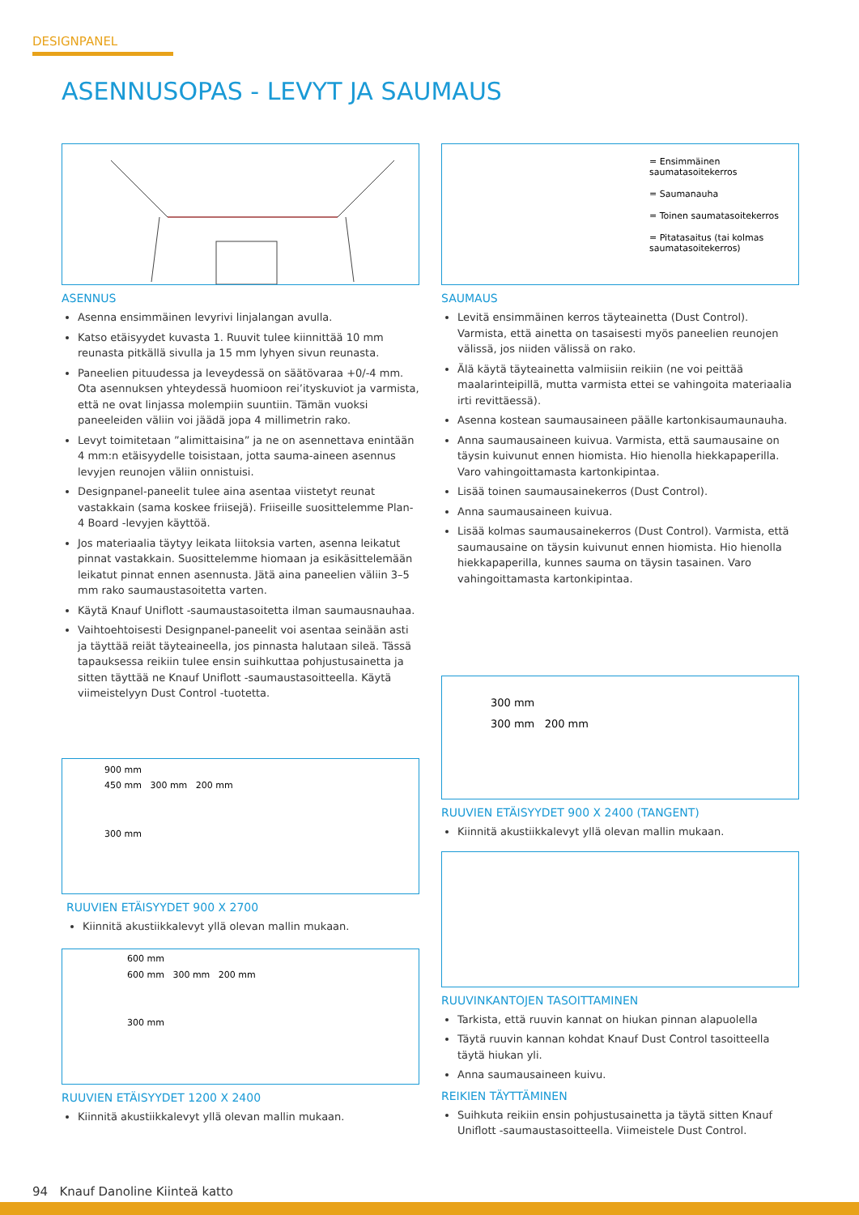DESIGNPANEL
ASENNUSOPAS - LEVYT JA SAUMAUS
ASENNUS
Asenna ensimmäinen levyrivi linjalangan avulla.
Katso etäisyydet kuvasta 1. Ruuvit tulee kiinnittää 10 mm reunasta pitkällä sivulla ja 15 mm lyhyen sivun reunasta.
Paneelien pituudessa ja leveydessä on säätövaraa +0/-4 mm. Ota asennuksen yhteydessä huomioon rei’ityskuviot ja varmista, että ne ovat linjassa molempiin suuntiin. Tämän vuoksi paneeleiden väliin voi jäädä jopa 4 millimetrin rako.
Levyt toimitetaan ”alimittaisina” ja ne on asennettava enintään 4 mm:n etäisyydelle toisistaan, jotta sauma-aineen asennus levyjen reunojen väliin onnistuisi.
Designpanel-paneelit tulee aina asentaa viistetyt reunat vastakkain (sama koskee friisejä). Friiseille suosittelemme Plan-4 Board -levyjen käyttöä.
Jos materiaalia täytyy leikata liitoksia varten, asenna leikatut pinnat vastakkain. Suosittelemme hiomaan ja esikäsittelemään leikatut pinnat ennen asennusta. Jätä aina paneelien väliin 3–5 mm rako saumaustasoitetta varten.
Käytä Knauf Uniflott -saumaustasoitetta ilman saumausnauhaa.
Vaihtoehtoisesti Designpanel-paneelit voi asentaa seinään asti ja täyttää reiät täyteaineella, jos pinnasta halutaan sileä. Tässä tapauksessa reikiin tulee ensin suihkuttaa pohjustusainetta ja sitten täyttää ne Knauf Uniflott -saumaustasoitteella. Käytä viimeistelyyn Dust Control -tuotetta.
900 mm
450 mm 300 mm 200 mm
300 mm
RUUVIEN ETÄISYYDET 900 X 2700
Kiinnitä akustiikkalevyt yllä olevan mallin mukaan.
600 mm
600 mm 300 mm 200 mm
300 mm
RUUVIEN ETÄISYYDET 1200 X 2400
Kiinnitä akustiikkalevyt yllä olevan mallin mukaan.
= Ensimmäinen saumatasoitekerros
= Saumanauha
= Toinen saumatasoitekerros
= Pitatasaitus (tai kolmas saumatasoitekerros)
SAUMAUS
Levitä ensimmäinen kerros täyteainetta (Dust Control). Varmista, että ainetta on tasaisesti myös paneelien reunojen välissä, jos niiden välissä on rako.
Älä käytä täyteainetta valmiisiin reikiin (ne voi peittää maalarinteipillä, mutta varmista ettei se vahingoita materiaalia irti revittäessä).
Asenna kostean saumausaineen päälle kartonkisaumaunauha.
Anna saumausaineen kuivua. Varmista, että saumausaine on täysin kuivunut ennen hiomista. Hio hienolla hiekkapaperilla. Varo vahingoittamasta kartonkipintaa.
Lisää toinen saumausainekerros (Dust Control).
Anna saumausaineen kuivua.
Lisää kolmas saumausainekerros (Dust Control). Varmista, että saumausaine on täysin kuivunut ennen hiomista. Hio hienolla hiekkapaperilla, kunnes sauma on täysin tasainen. Varo vahingoittamasta kartonkipintaa.
300 mm
300 mm 200 mm
RUUVIEN ETÄISYYDET 900 X 2400 (TANGENT)
Kiinnitä akustiikkalevyt yllä olevan mallin mukaan.
RUUVINKANTOJEN TASOITTAMINEN
Tarkista, että ruuvin kannat on hiukan pinnan alapuolella
Täytä ruuvin kannan kohdat Knauf Dust Control tasoitteella täytä hiukan yli.
Anna saumausaineen kuivu.
REIKIEN TÄYTTÄMINEN
Suihkuta reikiin ensin pohjustusainetta ja täytä sitten Knauf Uniflott -saumaustasoitteella. Viimeistele Dust Control.
94 Knauf Danoline Kiinteä katto